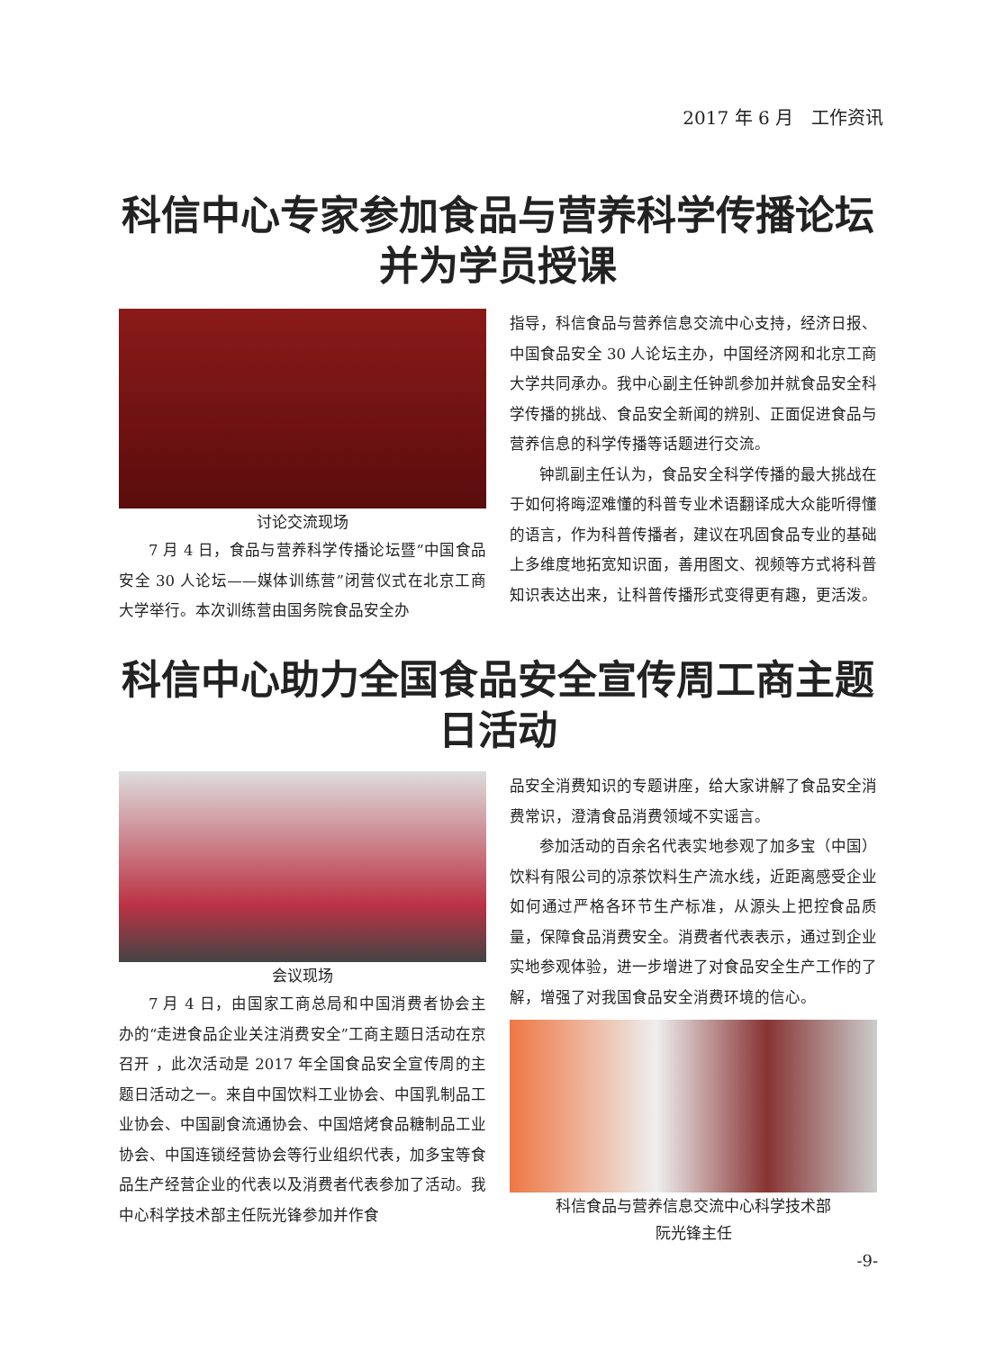2017 年 6 月　工作资讯
科信中心专家参加食品与营养科学传播论坛并为学员授课
讨论交流现场
7 月 4 日，食品与营养科学传播论坛暨“中国食品安全 30 人论坛——媒体训练营”闭营仪式在北京工商大学举行。本次训练营由国务院食品安全办
指导，科信食品与营养信息交流中心支持，经济日报、中国食品安全 30 人论坛主办，中国经济网和北京工商大学共同承办。我中心副主任钟凯参加并就食品安全科学传播的挑战、食品安全新闻的辨别、正面促进食品与营养信息的科学传播等话题进行交流。
钟凯副主任认为，食品安全科学传播的最大挑战在于如何将晦涩难懂的科普专业术语翻译成大众能听得懂的语言，作为科普传播者，建议在巩固食品专业的基础上多维度地拓宽知识面，善用图文、视频等方式将科普知识表达出来，让科普传播形式变得更有趣，更活泼。
科信中心助力全国食品安全宣传周工商主题日活动
会议现场
7 月 4 日，由国家工商总局和中国消费者协会主办的“走进食品企业关注消费安全”工商主题日活动在京召开 ，此次活动是 2017 年全国食品安全宣传周的主题日活动之一。来自中国饮料工业协会、中国乳制品工业协会、中国副食流通协会、中国焙烤食品糖制品工业协会、中国连锁经营协会等行业组织代表，加多宝等食品生产经营企业的代表以及消费者代表参加了活动。我中心科学技术部主任阮光锋参加并作食
品安全消费知识的专题讲座，给大家讲解了食品安全消费常识，澄清食品消费领域不实谣言。
参加活动的百余名代表实地参观了加多宝（中国）饮料有限公司的凉茶饮料生产流水线，近距离感受企业如何通过严格各环节生产标准，从源头上把控食品质量，保障食品消费安全。消费者代表表示，通过到企业实地参观体验，进一步增进了对食品安全生产工作的了解，增强了对我国食品安全消费环境的信心。
科信食品与营养信息交流中心科学技术部
阮光锋主任
-9-